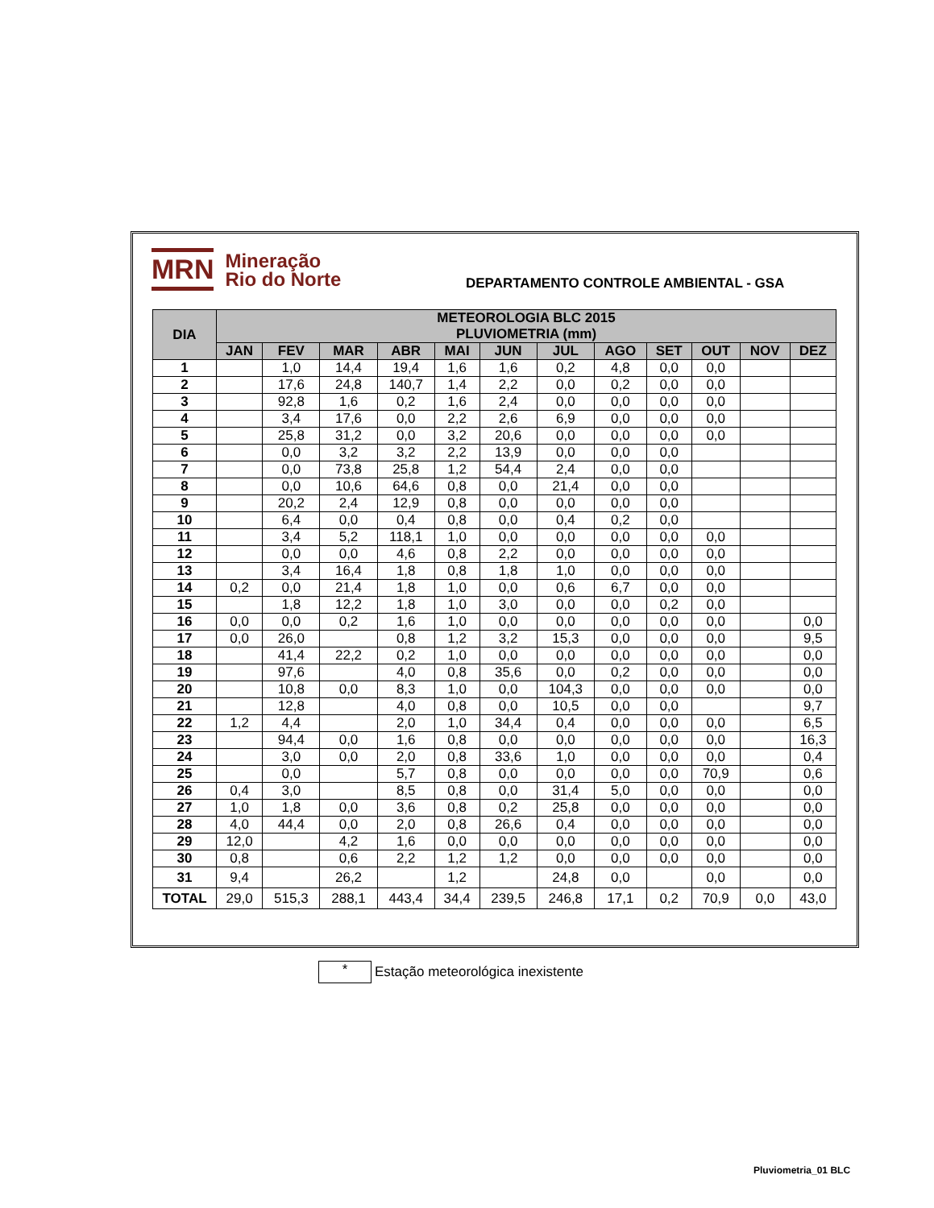MRN Mineração
Rio do Norte
DEPARTAMENTO CONTROLE AMBIENTAL - GSA
| DIA | METEOROLOGIA BLC 2015 PLUVIOMETRIA (mm) | | | | | | | | | | | |
| --- | --- | --- | --- | --- | --- | --- | --- | --- | --- | --- | --- | --- |
| | JAN | FEV | MAR | ABR | MAI | JUN | JUL | AGO | SET | OUT | NOV | DEZ |
| 1 | | 1,0 | 14,4 | 19,4 | 1,6 | 1,6 | 0,2 | 4,8 | 0,0 | 0,0 | | |
| 2 | | 17,6 | 24,8 | 140,7 | 1,4 | 2,2 | 0,0 | 0,2 | 0,0 | 0,0 | | |
| 3 | | 92,8 | 1,6 | 0,2 | 1,6 | 2,4 | 0,0 | 0,0 | 0,0 | 0,0 | | |
| 4 | | 3,4 | 17,6 | 0,0 | 2,2 | 2,6 | 6,9 | 0,0 | 0,0 | 0,0 | | |
| 5 | | 25,8 | 31,2 | 0,0 | 3,2 | 20,6 | 0,0 | 0,0 | 0,0 | 0,0 | | |
| 6 | | 0,0 | 3,2 | 3,2 | 2,2 | 13,9 | 0,0 | 0,0 | 0,0 | | | |
| 7 | | 0,0 | 73,8 | 25,8 | 1,2 | 54,4 | 2,4 | 0,0 | 0,0 | | | |
| 8 | | 0,0 | 10,6 | 64,6 | 0,8 | 0,0 | 21,4 | 0,0 | 0,0 | | | |
| 9 | | 20,2 | 2,4 | 12,9 | 0,8 | 0,0 | 0,0 | 0,0 | 0,0 | | | |
| 10 | | 6,4 | 0,0 | 0,4 | 0,8 | 0,0 | 0,4 | 0,2 | 0,0 | | | |
| 11 | | 3,4 | 5,2 | 118,1 | 1,0 | 0,0 | 0,0 | 0,0 | 0,0 | 0,0 | | |
| 12 | | 0,0 | 0,0 | 4,6 | 0,8 | 2,2 | 0,0 | 0,0 | 0,0 | 0,0 | | |
| 13 | | 3,4 | 16,4 | 1,8 | 0,8 | 1,8 | 1,0 | 0,0 | 0,0 | 0,0 | | |
| 14 | 0,2 | 0,0 | 21,4 | 1,8 | 1,0 | 0,0 | 0,6 | 6,7 | 0,0 | 0,0 | | |
| 15 | | 1,8 | 12,2 | 1,8 | 1,0 | 3,0 | 0,0 | 0,0 | 0,2 | 0,0 | | |
| 16 | 0,0 | 0,0 | 0,2 | 1,6 | 1,0 | 0,0 | 0,0 | 0,0 | 0,0 | 0,0 | | 0,0 |
| 17 | 0,0 | 26,0 | | 0,8 | 1,2 | 3,2 | 15,3 | 0,0 | 0,0 | 0,0 | | 9,5 |
| 18 | | 41,4 | 22,2 | 0,2 | 1,0 | 0,0 | 0,0 | 0,0 | 0,0 | 0,0 | | 0,0 |
| 19 | | 97,6 | | 4,0 | 0,8 | 35,6 | 0,0 | 0,2 | 0,0 | 0,0 | | 0,0 |
| 20 | | 10,8 | 0,0 | 8,3 | 1,0 | 0,0 | 104,3 | 0,0 | 0,0 | 0,0 | | 0,0 |
| 21 | | 12,8 | | 4,0 | 0,8 | 0,0 | 10,5 | 0,0 | 0,0 | | | 9,7 |
| 22 | 1,2 | 4,4 | | 2,0 | 1,0 | 34,4 | 0,4 | 0,0 | 0,0 | 0,0 | | 6,5 |
| 23 | | 94,4 | 0,0 | 1,6 | 0,8 | 0,0 | 0,0 | 0,0 | 0,0 | 0,0 | | 16,3 |
| 24 | | 3,0 | 0,0 | 2,0 | 0,8 | 33,6 | 1,0 | 0,0 | 0,0 | 0,0 | | 0,4 |
| 25 | | 0,0 | | 5,7 | 0,8 | 0,0 | 0,0 | 0,0 | 0,0 | 70,9 | | 0,6 |
| 26 | 0,4 | 3,0 | | 8,5 | 0,8 | 0,0 | 31,4 | 5,0 | 0,0 | 0,0 | | 0,0 |
| 27 | 1,0 | 1,8 | 0,0 | 3,6 | 0,8 | 0,2 | 25,8 | 0,0 | 0,0 | 0,0 | | 0,0 |
| 28 | 4,0 | 44,4 | 0,0 | 2,0 | 0,8 | 26,6 | 0,4 | 0,0 | 0,0 | 0,0 | | 0,0 |
| 29 | 12,0 | | 4,2 | 1,6 | 0,0 | 0,0 | 0,0 | 0,0 | 0,0 | 0,0 | | 0,0 |
| 30 | 0,8 | | 0,6 | 2,2 | 1,2 | 1,2 | 0,0 | 0,0 | 0,0 | 0,0 | | 0,0 |
| 31 | 9,4 | | 26,2 | | 1,2 | | 24,8 | 0,0 | | 0,0 | | 0,0 |
| TOTAL | 29,0 | 515,3 | 288,1 | 443,4 | 34,4 | 239,5 | 246,8 | 17,1 | 0,2 | 70,9 | 0,0 | 43,0 |
*
Estação meteorológica inexistente
Pluviometria_01 BLC